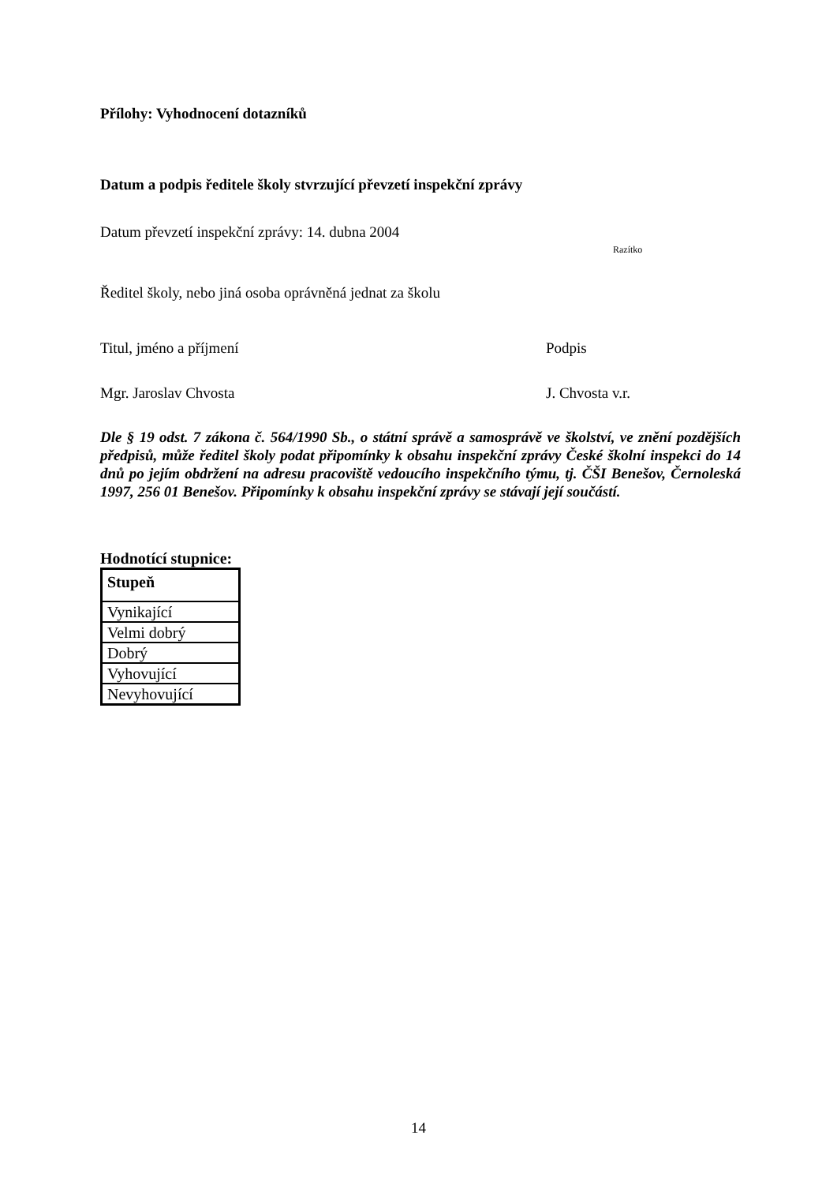Přílohy: Vyhodnocení dotazníků
Datum a podpis ředitele školy stvrzující převzetí inspekční zprávy
Datum převzetí inspekční zprávy: 14. dubna 2004
Razítko
Ředitel školy, nebo jiná osoba oprávněná jednat za školu
Titul, jméno a příjmení Podpis
Mgr. Jaroslav Chvosta J. Chvosta v.r.
Dle § 19 odst. 7 zákona č. 564/1990 Sb., o státní správě a samosprávě ve školství, ve znění pozdějších předpisů, může ředitel školy podat připomínky k obsahu inspekční zprávy České školní inspekci do 14 dnů po jejím obdržení na adresu pracoviště vedoucího inspekčního týmu, tj. ČŠI Benešov, Černoleská 1997, 256 01 Benešov. Připomínky k obsahu inspekční zprávy se stávají její součástí.
Hodnotící stupnice:
| Stupeň |
| --- |
| Vynikající |
| Velmi dobrý |
| Dobrý |
| Vyhovující |
| Nevyhovující |
14